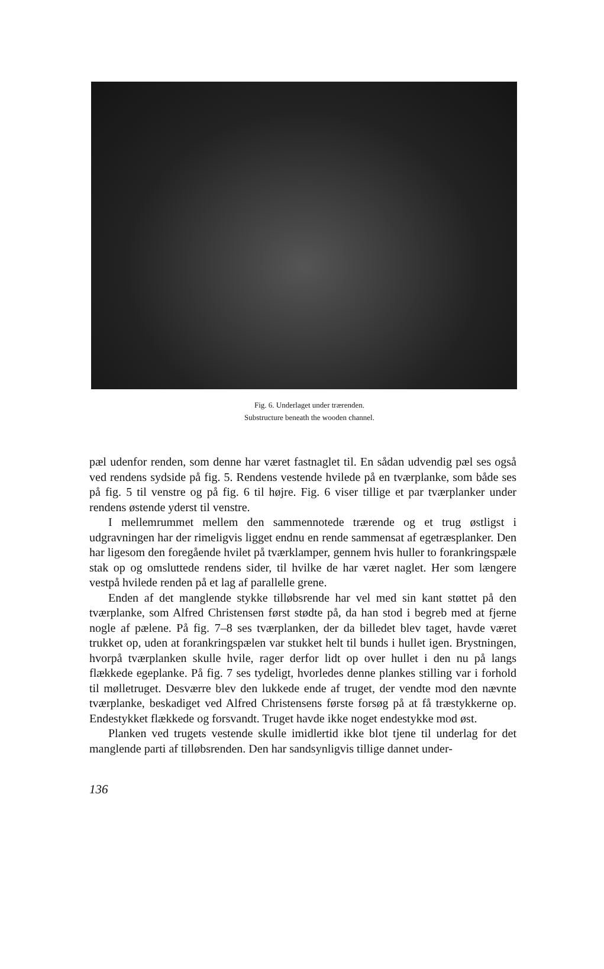Fig. 6. Underlaget under trærenden.
Substructure beneath the wooden channel.
pæl udenfor renden, som denne har været fastnaglet til. En sådan udvendig pæl ses også ved rendens sydside på fig. 5. Rendens vestende hvilede på en tværplanke, som både ses på fig. 5 til venstre og på fig. 6 til højre. Fig. 6 viser tillige et par tværplanker under rendens østende yderst til venstre.
I mellemrummet mellem den sammennotede trærende og et trug østligst i udgravningen har der rimeligvis ligget endnu en rende sammensat af egetræsplanker. Den har ligesom den foregående hvilet på tværklamper, gennem hvis huller to forankringspæle stak op og omsluttede rendens sider, til hvilke de har været naglet. Her som længere vestpå hvilede renden på et lag af parallelle grene.
Enden af det manglende stykke tilløbsrende har vel med sin kant støttet på den tværplanke, som Alfred Christensen først stødte på, da han stod i begreb med at fjerne nogle af pælene. På fig. 7–8 ses tværplanken, der da billedet blev taget, havde været trukket op, uden at forankringspælen var stukket helt til bunds i hullet igen. Brystningen, hvorpå tværplanken skulle hvile, rager derfor lidt op over hullet i den nu på langs flækkede egeplanke. På fig. 7 ses tydeligt, hvorledes denne plankes stilling var i forhold til mølletruget. Desværre blev den lukkede ende af truget, der vendte mod den nævnte tværplanke, beskadiget ved Alfred Christensens første forsøg på at få træstykkerne op. Endestykket flækkede og forsvandt. Truget havde ikke noget endestykke mod øst.
Planken ved trugets vestende skulle imidlertid ikke blot tjene til underlag for det manglende parti af tilløbsrenden. Den har sandsynligvis tillige dannet under-
136